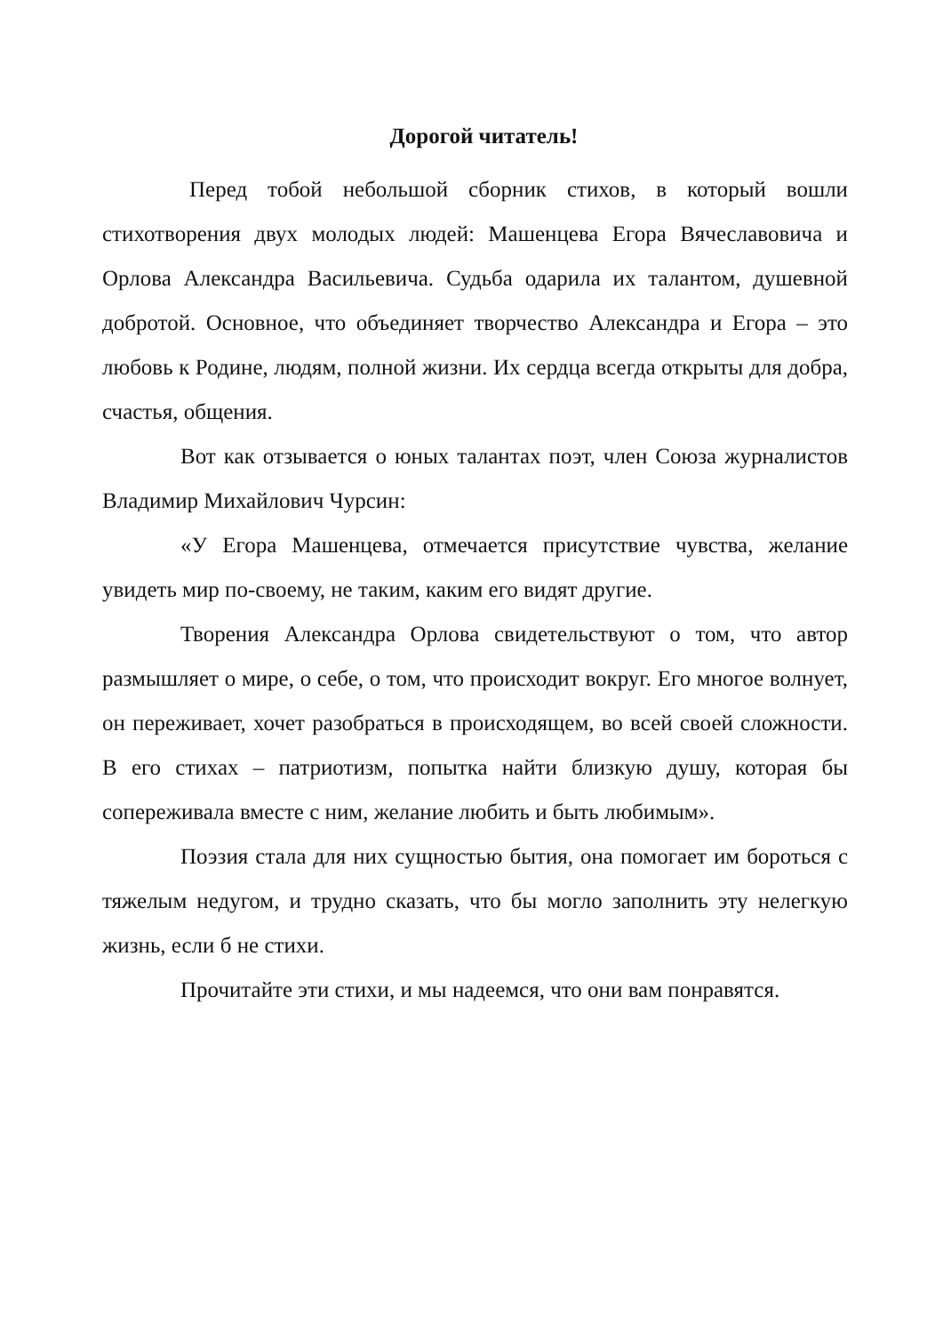Дорогой читатель!
Перед тобой небольшой сборник стихов, в который вошли стихотворения двух молодых людей: Машенцева Егора Вячеславовича и Орлова Александра Васильевича. Судьба одарила их талантом, душевной добротой. Основное, что объединяет творчество Александра и Егора – это любовь к Родине, людям, полной жизни. Их сердца всегда открыты для добра, счастья, общения.
Вот как отзывается о юных талантах поэт, член Союза журналистов Владимир Михайлович Чурсин:
«У Егора Машенцева, отмечается присутствие чувства, желание увидеть мир по-своему, не таким, каким его видят другие.
Творения Александра Орлова свидетельствуют о том, что автор размышляет о мире, о себе, о том, что происходит вокруг. Его многое волнует, он переживает, хочет разобраться в происходящем, во всей своей сложности. В его стихах – патриотизм, попытка найти близкую душу, которая бы сопереживала вместе с ним, желание любить и быть любимым».
Поэзия стала для них сущностью бытия, она помогает им бороться с тяжелым недугом, и трудно сказать, что бы могло заполнить эту нелегкую жизнь, если б не стихи.
Прочитайте эти стихи, и мы надеемся, что они вам понравятся.